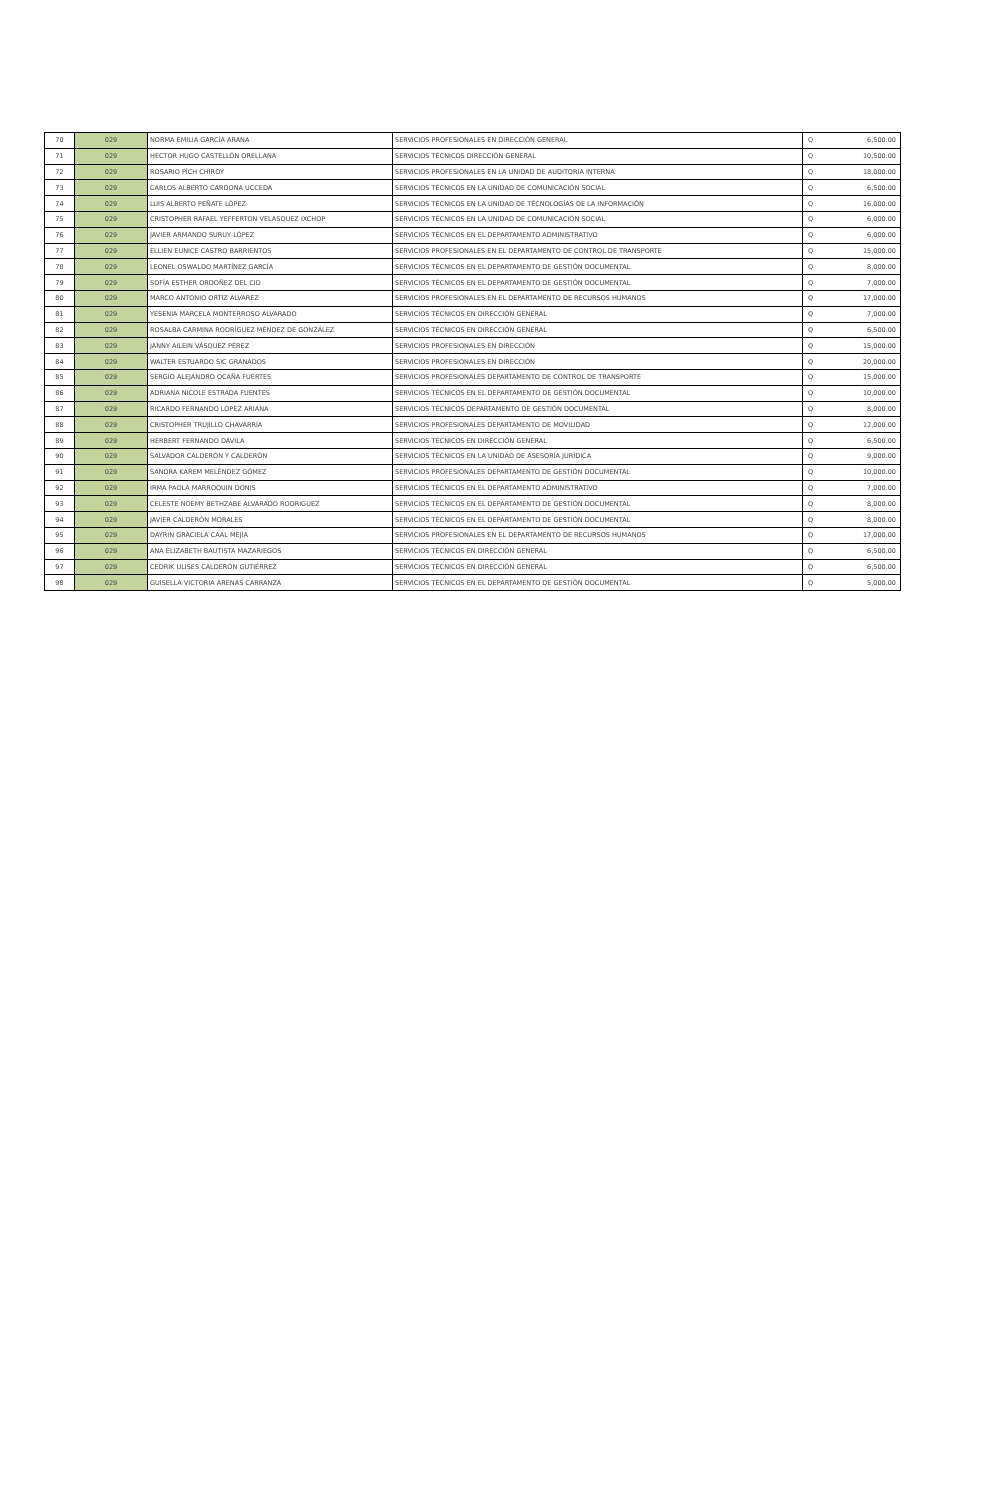| 70 | 029 | NORMA EMILIA GARCÍA ARANA | SERVICIOS PROFESIONALES EN DIRECCIÓN GENERAL | Q | 6,500.00 |
| 71 | 029 | HECTOR HUGO CASTELLÓN ORELLANA | SERVICIOS TÉCNICOS DIRECCIÓN GENERAL | Q | 10,500.00 |
| 72 | 029 | ROSARIO PÍCH CHIROY | SERVICIOS PROFESIONALES EN LA UNIDAD DE AUDITORIA INTERNA | Q | 18,000.00 |
| 73 | 029 | CARLOS ALBERTO CARDONA UCCEDA | SERVICIOS TÉCNICOS EN LA UNIDAD DE COMUNICACIÓN SOCIAL | Q | 6,500.00 |
| 74 | 029 | LUIS ALBERTO PEÑATE LÓPEZ | SERVICIOS TÉCNICOS EN LA UNIDAD DE TÉCNOLOGÍAS DE LA INFORMACIÓN | Q | 16,000.00 |
| 75 | 029 | CRISTOPHER RAFAEL YEFFERTON VELASQUEZ IXCHOP | SERVICIOS TÉCNICOS EN LA UNIDAD DE COMUNICACIÓN SOCIAL | Q | 6,000.00 |
| 76 | 029 | JAVIER ARMANDO SURUY LÓPEZ | SERVICIOS TÉCNICOS EN EL DEPARTAMENTO ADMINISTRATIVO | Q | 6,000.00 |
| 77 | 029 | ELLIEN EUNICE CASTRO BARRIENTOS | SERVICIOS PROFESIONALES EN EL DEPARTAMENTO DE CONTROL DE TRANSPORTE | Q | 15,000.00 |
| 78 | 029 | LEONEL OSWALDO MARTÍNEZ GARCÍA | SERVICIOS TÉCNICOS EN EL DEPARTAMENTO DE GESTIÓN DOCUMENTAL | Q | 8,000.00 |
| 79 | 029 | SOFÍA ESTHER ORDOÑEZ DEL CID | SERVICIOS TÉCNICOS EN EL DEPARTAMENTO DE GESTIÓN DOCUMENTAL | Q | 7,000.00 |
| 80 | 029 | MARCO ANTONIO ORTIZ ALVAREZ | SERVICIOS PROFESIONALES EN EL DEPARTAMENTO DE RECURSOS HUMANOS | Q | 17,000.00 |
| 81 | 029 | YESENIA MARCELA MONTERROSO ALVARADO | SERVICIOS TÉCNICOS EN DIRECCIÓN GENERAL | Q | 7,000.00 |
| 82 | 029 | ROSALBA CARMINA RODRÍGUEZ MÉNDEZ DE GONZÁLEZ | SERVICIOS TÉCNICOS EN DIRECCIÓN GENERAL | Q | 6,500.00 |
| 83 | 029 | JANNY AILEIN VÁSQUEZ PÉREZ | SERVICIOS PROFESIONALES EN DIRECCIÓN | Q | 15,000.00 |
| 84 | 029 | WALTER ESTUARDO SIC GRANADOS | SERVICIOS PROFESIONALES EN DIRECCIÓN | Q | 20,000.00 |
| 85 | 029 | SERGIO ALEJANDRO OCAÑA FUERTES | SERVICIOS PROFESIONALES DEPARTAMENTO DE CONTROL DE TRANSPORTE | Q | 15,000.00 |
| 86 | 029 | ADRIANA NICOLE ESTRADA FUENTES | SERVICIOS TÉCNICOS EN EL DEPARTAMENTO DE GESTIÓN DOCUMENTAL | Q | 10,000.00 |
| 87 | 029 | RICARDO FERNANDO LÓPEZ ARIANA | SERVICIOS TÉCNICOS DEPARTAMENTO DE GESTIÓN DOCUMENTAL | Q | 8,000.00 |
| 88 | 029 | CRISTOPHER TRUJILLO CHAVARRÍA | SERVICIOS PROFESIONALES DEPARTAMENTO DE MOVILIDAD | Q | 12,000.00 |
| 89 | 029 | HERBERT FERNANDO DÁVILA | SERVICIOS TÉCNICOS EN DIRECCIÓN GENERAL | Q | 6,500.00 |
| 90 | 029 | SALVADOR CALDERÓN Y CALDERÓN | SERVICIOS TÉCNICOS EN LA UNIDAD DE ASESORÍA JURÍDICA | Q | 9,000.00 |
| 91 | 029 | SANDRA KAREM MELÉNDEZ GÓMEZ | SERVICIOS PROFESIONALES DEPARTAMENTO DE GESTIÓN DOCUMENTAL | Q | 10,000.00 |
| 92 | 029 | IRMA PAOLA MARROQUIN DONIS | SERVICIOS TÉCNICOS EN EL DEPARTAMENTO ADMINISTRATIVO | Q | 7,000.00 |
| 93 | 029 | CELESTE NOEMY BETHZABE ALVARADO RODRIGUEZ | SERVICIOS TÉCNICOS EN EL DEPARTAMENTO DE GESTIÓN DOCUMENTAL | Q | 8,000.00 |
| 94 | 029 | JAVIER CALDERÓN MORALES | SERVICIOS TÉCNICOS EN EL DEPARTAMENTO DE GESTIÓN DOCUMENTAL | Q | 8,000.00 |
| 95 | 029 | DAYRIN GRACIELA CAAL MEJÍA | SERVICIOS PROFESIONALES EN EL DEPARTAMENTO DE RECURSOS HUMANOS | Q | 17,000.00 |
| 96 | 029 | ANA ELIZABETH BAUTISTA MAZARIEGOS | SERVICIOS TÉCNICOS EN DIRECCIÓN GENERAL | Q | 6,500.00 |
| 97 | 029 | CEDRIK ULISES CALDERÓN GUTIÉRREZ | SERVICIOS TÉCNICOS EN DIRECCIÓN GENERAL | Q | 6,500.00 |
| 98 | 029 | GUISELLA VICTORIA ARENAS CARRANZA | SERVICIOS TÉCNICOS EN EL DEPARTAMENTO DE GESTIÓN DOCUMENTAL | Q | 5,000.00 |